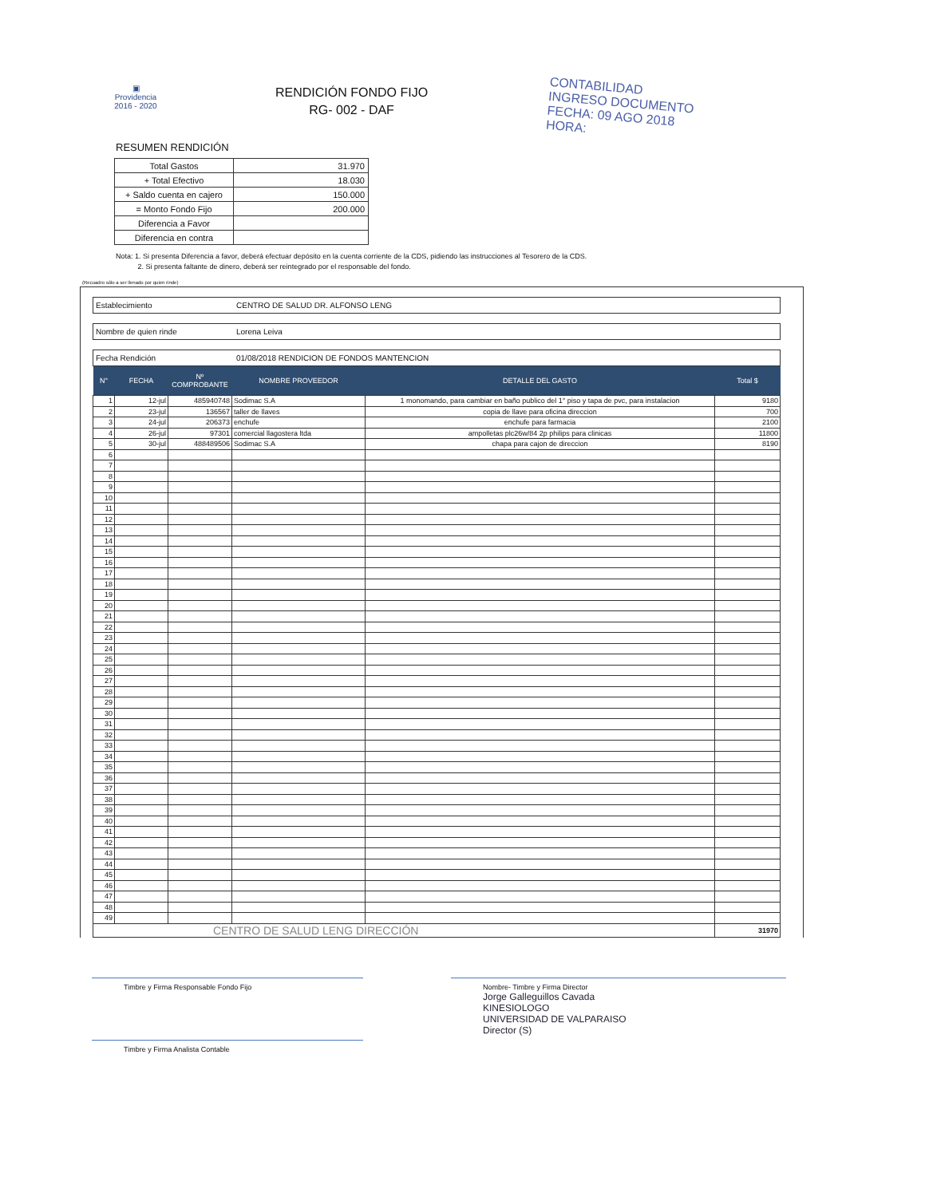▣
Providencia
2016 - 2020
RENDICIÓN FONDO FIJO
RG- 002 - DAF
CONTABILIDAD
INGRESO DOCUMENTO
FECHA: 09 AGO 2018
HORA:
RESUMEN RENDICIÓN
| Total Gastos | 31.970 |
| + Total Efectivo | 18.030 |
| + Saldo cuenta en cajero | 150.000 |
| = Monto Fondo Fijo | 200.000 |
| Diferencia a Favor | |
| Diferencia en contra | |
Nota: 1. Si presenta Diferencia a favor, deberá efectuar depósito en la cuenta corriente de la CDS, pidiendo las instrucciones al Tesorero de la CDS.
2. Si presenta faltante de dinero, deberá ser reintegrado por el responsable del fondo.
(Recuadro sólo a ser llenado por quien rinde)
Establecimiento CENTRO DE SALUD DR. ALFONSO LENG
Nombre de quien rinde Lorena Leiva
Fecha Rendición 01/08/2018 RENDICION DE FONDOS MANTENCION
| N° | FECHA | Nº COMPROBANTE | NOMBRE PROVEEDOR | DETALLE DEL GASTO | Total $ |
| --- | --- | --- | --- | --- | --- |
| 1 | 12-jul | 485940748 | Sodimac S.A | 1 monomando, para cambiar en baño publico del 1° piso y tapa de pvc, para instalacion | 9180 |
| 2 | 23-jul | 136567 | taller de llaves | copia de llave para oficina direccion | 700 |
| 3 | 24-jul | 206373 | enchufe | enchufe para farmacia | 2100 |
| 4 | 26-jul | 97301 | comercial llagostera ltda | ampolletas plc26w/84 2p philips para clinicas | 11800 |
| 5 | 30-jul | 488489506 | Sodimac S.A | chapa para cajon de direccion | 8190 |
| 6 | | | | | |
| 7 | | | | | |
| 8 | | | | | |
| 9 | | | | | |
| 10 | | | | | |
| 11 | | | | | |
| 12 | | | | | |
| 13 | | | | | |
| 14 | | | | | |
| 15 | | | | | |
| 16 | | | | | |
| 17 | | | | | |
| 18 | | | | | |
| 19 | | | | | |
| 20 | | | | | |
| 21 | | | | | |
| 22 | | | | | |
| 23 | | | | | |
| 24 | | | | | |
| 25 | | | | | |
| 26 | | | | | |
| 27 | | | | | |
| 28 | | | | | |
| 29 | | | | | |
| 30 | | | | | |
| 31 | | | | | |
| 32 | | | | | |
| 33 | | | | | |
| 34 | | | | | |
| 35 | | | | | |
| 36 | | | | | |
| 37 | | | | | |
| 38 | | | | | |
| 39 | | | | | |
| 40 | | | | | |
| 41 | | | | | |
| 42 | | | | | |
| 43 | | | | | |
| 44 | | | | | |
| 45 | | | | | |
| 46 | | | | | |
| 47 | | | | | |
| 48 | | | | | |
| 49 | | | | | |
| CENTRO DE SALUD LENG DIRECCIÓN | | | | | 31970 |
Timbre y Firma Responsable Fondo Fijo Nombre- Timbre y Firma Director
Jorge Galleguillos Cavada
KINESIOLOGO
UNIVERSIDAD DE VALPARAISO
Director (S)
Timbre y Firma Analista Contable